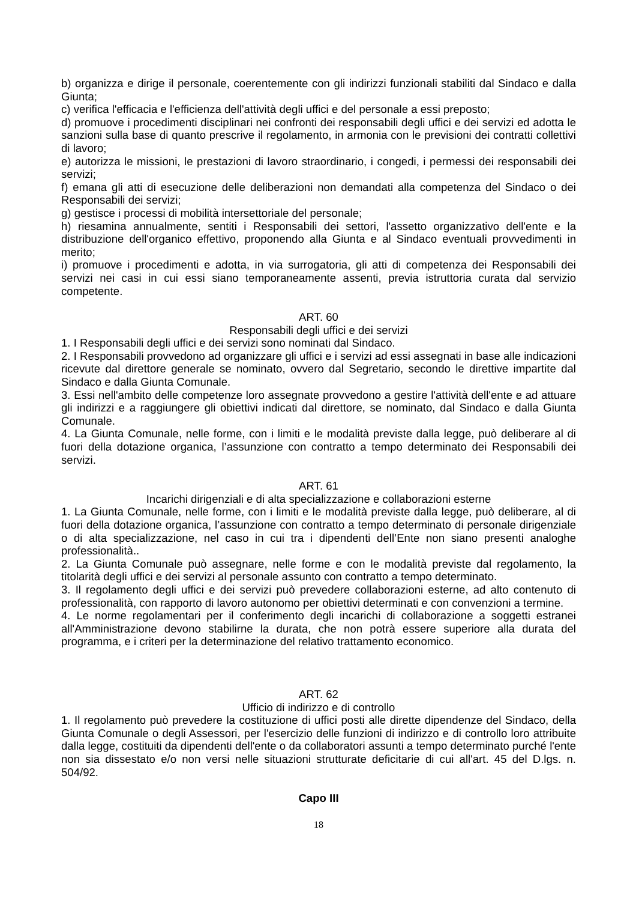b) organizza e dirige il personale, coerentemente con gli indirizzi funzionali stabiliti dal Sindaco e dalla Giunta;
c) verifica l'efficacia e l'efficienza dell'attività degli uffici e del personale a essi preposto;
d) promuove i procedimenti disciplinari nei confronti dei responsabili degli uffici e dei servizi ed adotta le sanzioni sulla base di quanto prescrive il regolamento, in armonia con le previsioni dei contratti collettivi di lavoro;
e) autorizza le missioni, le prestazioni di lavoro straordinario, i congedi, i permessi dei responsabili dei servizi;
f) emana gli atti di esecuzione delle deliberazioni non demandati alla competenza del Sindaco o dei Responsabili dei servizi;
g) gestisce i processi di mobilità intersettoriale del personale;
h) riesamina annualmente, sentiti i Responsabili dei settori, l'assetto organizzativo dell'ente e la distribuzione dell'organico effettivo, proponendo alla Giunta e al Sindaco eventuali provvedimenti in merito;
i) promuove i procedimenti e adotta, in via surrogatoria, gli atti di competenza dei Responsabili dei servizi nei casi in cui essi siano temporaneamente assenti, previa istruttoria curata dal servizio competente.
ART. 60
Responsabili degli uffici e dei servizi
1. I Responsabili degli uffici e dei servizi sono nominati dal Sindaco.
2. I Responsabili provvedono ad organizzare gli uffici e i servizi ad essi assegnati in base alle indicazioni ricevute dal direttore generale se nominato, ovvero dal Segretario, secondo le direttive impartite dal Sindaco e dalla Giunta Comunale.
3. Essi nell'ambito delle competenze loro assegnate provvedono a gestire l'attività dell'ente e ad attuare gli indirizzi e a raggiungere gli obiettivi indicati dal direttore, se nominato, dal Sindaco e dalla Giunta Comunale.
4. La Giunta Comunale, nelle forme, con i limiti e le modalità previste dalla legge, può deliberare al di fuori della dotazione organica, l’assunzione con contratto a tempo determinato dei Responsabili dei servizi.
ART. 61
Incarichi dirigenziali e di alta specializzazione e collaborazioni esterne
1. La Giunta Comunale, nelle forme, con i limiti e le modalità previste dalla legge, può deliberare, al di fuori della dotazione organica, l’assunzione con contratto a tempo determinato di personale dirigenziale o di alta specializzazione, nel caso in cui tra i dipendenti dell’Ente non siano presenti analoghe professionalità..
2. La Giunta Comunale può assegnare, nelle forme e con le modalità previste dal regolamento, la titolarità degli uffici e dei servizi al personale assunto con contratto a tempo determinato.
3. Il regolamento degli uffici e dei servizi può prevedere collaborazioni esterne, ad alto contenuto di professionalità, con rapporto di lavoro autonomo per obiettivi determinati e con convenzioni a termine.
4. Le norme regolamentari per il conferimento degli incarichi di collaborazione a soggetti estranei all'Amministrazione devono stabilirne la durata, che non potrà essere superiore alla durata del programma, e i criteri per la determinazione del relativo trattamento economico.
ART. 62
Ufficio di indirizzo e di controllo
1. Il regolamento può prevedere la costituzione di uffici posti alle dirette dipendenze del Sindaco, della Giunta Comunale o degli Assessori, per l'esercizio delle funzioni di indirizzo e di controllo loro attribuite dalla legge, costituiti da dipendenti dell'ente o da collaboratori assunti a tempo determinato purché l'ente non sia dissestato e/o non versi nelle situazioni strutturate deficitarie di cui all'art. 45 del D.lgs. n. 504/92.
Capo III
18